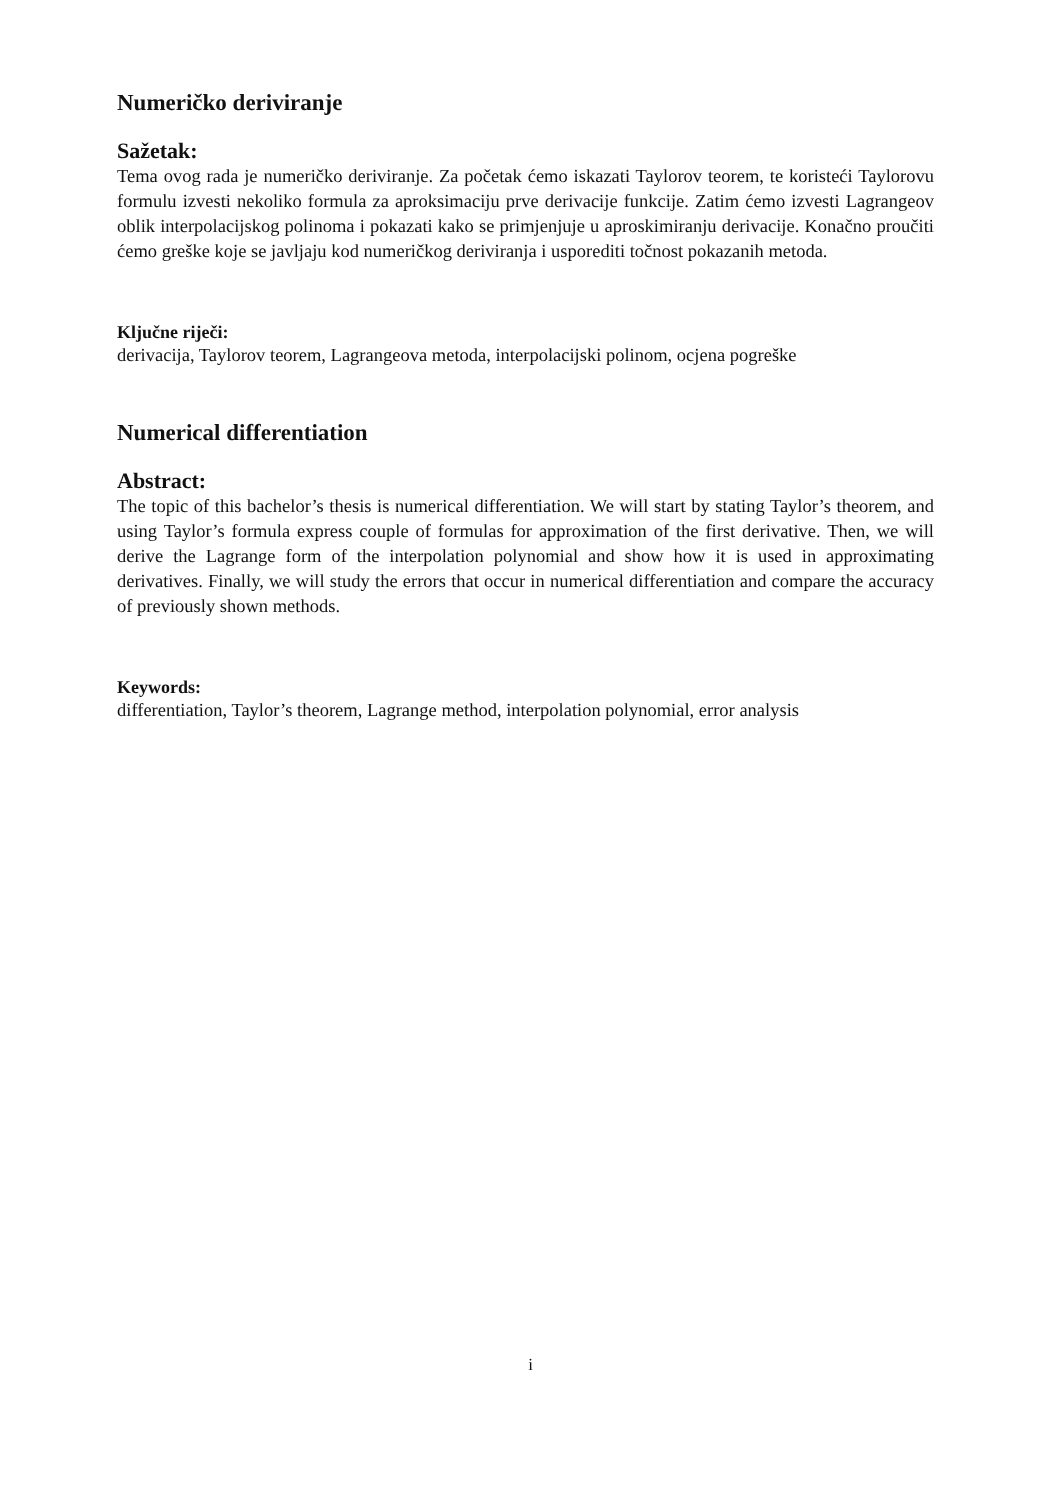Numeričko deriviranje
Sažetak:
Tema ovog rada je numeričko deriviranje. Za početak ćemo iskazati Taylorov teorem, te koristeći Taylorovu formulu izvesti nekoliko formula za aproksimaciju prve derivacije funkcije. Zatim ćemo izvesti Lagrangeov oblik interpolacijskog polinoma i pokazati kako se primjenjuje u aproskimiranju derivacije. Konačno proučiti ćemo greške koje se javljaju kod numeričkog deriviranja i usporediti točnost pokazanih metoda.
Ključne riječi:
derivacija, Taylorov teorem, Lagrangeova metoda, interpolacijski polinom, ocjena pogreške
Numerical differentiation
Abstract:
The topic of this bachelor’s thesis is numerical differentiation. We will start by stating Taylor’s theorem, and using Taylor’s formula express couple of formulas for approximation of the first derivative. Then, we will derive the Lagrange form of the interpolation polynomial and show how it is used in approximating derivatives. Finally, we will study the errors that occur in numerical differentiation and compare the accuracy of previously shown methods.
Keywords:
differentiation, Taylor’s theorem, Lagrange method, interpolation polynomial, error analysis
i